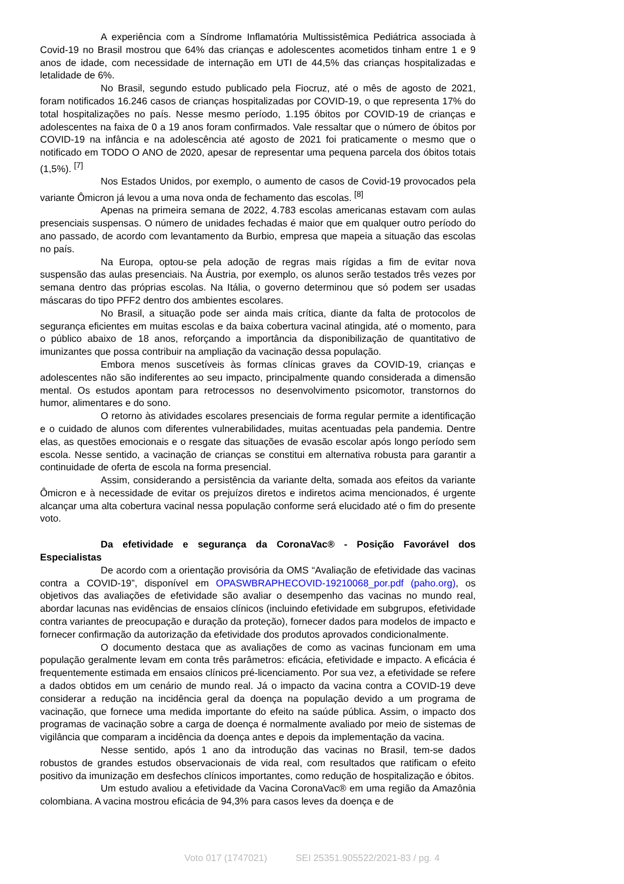A experiência com a Síndrome Inflamatória Multissistêmica Pediátrica associada à Covid-19 no Brasil mostrou que 64% das crianças e adolescentes acometidos tinham entre 1 e 9 anos de idade, com necessidade de internação em UTI de 44,5% das crianças hospitalizadas e letalidade de 6%.
No Brasil, segundo estudo publicado pela Fiocruz, até o mês de agosto de 2021, foram notificados 16.246 casos de crianças hospitalizadas por COVID-19, o que representa 17% do total hospitalizações no país. Nesse mesmo período, 1.195 óbitos por COVID-19 de crianças e adolescentes na faixa de 0 a 19 anos foram confirmados. Vale ressaltar que o número de óbitos por COVID-19 na infância e na adolescência até agosto de 2021 foi praticamente o mesmo que o notificado em TODO O ANO de 2020, apesar de representar uma pequena parcela dos óbitos totais (1,5%). <sup>[7]</sup>
Nos Estados Unidos, por exemplo, o aumento de casos de Covid-19 provocados pela variante Ômicron já levou a uma nova onda de fechamento das escolas. <sup>[8]</sup>
Apenas na primeira semana de 2022, 4.783 escolas americanas estavam com aulas presenciais suspensas. O número de unidades fechadas é maior que em qualquer outro período do ano passado, de acordo com levantamento da Burbio, empresa que mapeia a situação das escolas no país.
Na Europa, optou-se pela adoção de regras mais rígidas a fim de evitar nova suspensão das aulas presenciais. Na Áustria, por exemplo, os alunos serão testados três vezes por semana dentro das próprias escolas. Na Itália, o governo determinou que só podem ser usadas máscaras do tipo PFF2 dentro dos ambientes escolares.
No Brasil, a situação pode ser ainda mais crítica, diante da falta de protocolos de segurança eficientes em muitas escolas e da baixa cobertura vacinal atingida, até o momento, para o público abaixo de 18 anos, reforçando a importância da disponibilização de quantitativo de imunizantes que possa contribuir na ampliação da vacinação dessa população.
Embora menos suscetíveis às formas clínicas graves da COVID-19, crianças e adolescentes não são indiferentes ao seu impacto, principalmente quando considerada a dimensão mental. Os estudos apontam para retrocessos no desenvolvimento psicomotor, transtornos do humor, alimentares e do sono.
O retorno às atividades escolares presenciais de forma regular permite a identificação e o cuidado de alunos com diferentes vulnerabilidades, muitas acentuadas pela pandemia. Dentre elas, as questões emocionais e o resgate das situações de evasão escolar após longo período sem escola. Nesse sentido, a vacinação de crianças se constitui em alternativa robusta para garantir a continuidade de oferta de escola na forma presencial.
Assim, considerando a persistência da variante delta, somada aos efeitos da variante Ômicron e à necessidade de evitar os prejuízos diretos e indiretos acima mencionados, é urgente alcançar uma alta cobertura vacinal nessa população conforme será elucidado até o fim do presente voto.
Da efetividade e segurança da CoronaVac® - Posição Favorável dos Especialistas
De acordo com a orientação provisória da OMS “Avaliação de efetividade das vacinas contra a COVID-19”, disponível em OPASWBRAPHECOVID-19210068_por.pdf (paho.org), os objetivos das avaliações de efetividade são avaliar o desempenho das vacinas no mundo real, abordar lacunas nas evidências de ensaios clínicos (incluindo efetividade em subgrupos, efetividade contra variantes de preocupação e duração da proteção), fornecer dados para modelos de impacto e fornecer confirmação da autorização da efetividade dos produtos aprovados condicionalmente.
O documento destaca que as avaliações de como as vacinas funcionam em uma população geralmente levam em conta três parâmetros: eficácia, efetividade e impacto. A eficácia é frequentemente estimada em ensaios clínicos pré-licenciamento. Por sua vez, a efetividade se refere a dados obtidos em um cenário de mundo real. Já o impacto da vacina contra a COVID-19 deve considerar a redução na incidência geral da doença na população devido a um programa de vacinação, que fornece uma medida importante do efeito na saúde pública. Assim, o impacto dos programas de vacinação sobre a carga de doença é normalmente avaliado por meio de sistemas de vigilância que comparam a incidência da doença antes e depois da implementação da vacina.
Nesse sentido, após 1 ano da introdução das vacinas no Brasil, tem-se dados robustos de grandes estudos observacionais de vida real, com resultados que ratificam o efeito positivo da imunização em desfechos clínicos importantes, como redução de hospitalização e óbitos.
Um estudo avaliou a efetividade da Vacina CoronaVac® em uma região da Amazônia colombiana. A vacina mostrou eficácia de 94,3% para casos leves da doença e de
Voto 017 (1747021) SEI 25351.905522/2021-83 / pg. 4